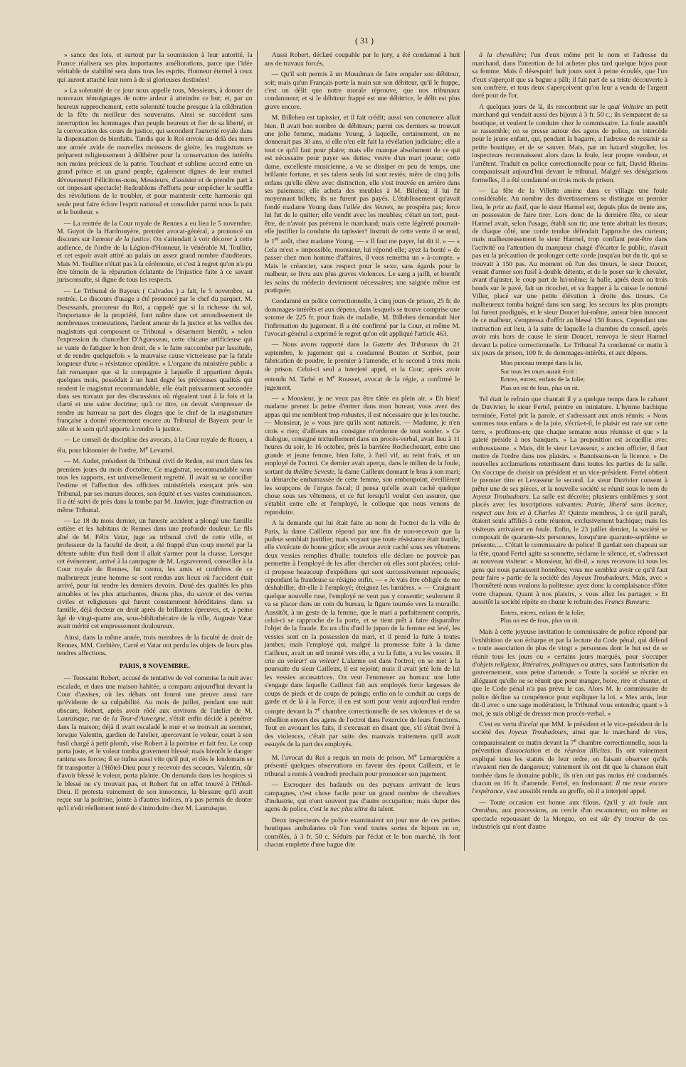( 31 )
» sance des lois, et surtout par la soumission à leur autorité, la France réalisera ses plus importantes améliorations, parce que l'idée véritable de stabilité sera dans tous les esprits. Honneur éternel à ceux qui auront attaché leur nom à de si glorieuses destinées!
» La solennité de ce jour nous appelle tous, Messieurs, à donner de nouveaux témoignages de notre ardeur à atteindre ce but; et, par un heureux rapprochement, cette solennité touche presque à la célébration de la fête du meilleur des souverains. Ainsi se succèdent sans interruption les hommages d'un peuple heureux et fier de sa liberté, et la convocation des cours de justice, qui secondent l'autorité royale dans la dispensation de bienfaits. Tandis que le Roi envoie au-delà des mers une armée avide de nouvelles moissons de gloire, les magistrats se préparent religieusement à délibérer pour la conservation des intérêts non moins précieux de la patrie. Touchant et sublime accord entre un grand prince et un grand peuple, également dignes de leur mutuel dévouement! Félicitons-nous, Messieurs, d'assister et de prendre part à cet imposant spectacle! Redoublons d'efforts pour empêcher le souffle des révolutions de le troubler, et pour maintenir cette harmonie qui seule peut faire éclore l'esprit national et consolider parmi nous la paix et le bonheur. »
— La rentrée de la Cour royale de Rennes a eu lieu le 5 novembre. M. Guyot de la Hardrouyère, premier avocat-général, a prononcé un discours sur l'amour de la justice. On s'attendait à voir décorer à cette audience, de l'ordre de la Légion-d'Honneur, le vénérable M. Toullier, et cet espoir avait attiré au palais un assez grand nombre d'auditeurs. Mais M. Toullier n'était pas à la cérémonie, et c'est à regret qu'on n'a pu être témoin de la réparation éclatante de l'injustice faite à ce savant jurisconsulte, si digne de tous les respects.
— Le Tribunal de Bayeux ( Calvados ) a fait, le 5 novembre, sa rentrée. Le discours d'usage a été prononcé par le chef du parquet. M. Desessards, procureur du Roi, a rappelé que si la richesse du sol, l'importance de la propriété, font naître dans cet arrondissement de nombreuses contestations, l'ardent amour de la justice et les veilles des magistrats qui composent ce Tribunal « désarment bientôt, » selon l'expression du chancelier D'Aguesseau, cette chicane artificieuse qui se vante de fatiguer le bon droit, de » le faire succomber par lassitude, et de rendre quelquefois » la mauvaise cause victorieuse par la fatale longueur d'une » résistance opiniâtre. » L'organe du ministère public a fait remarquer que si la compagnie à laquelle il appartient depuis quelques mois, possédait à un haut degré les précieuses qualités qui rendent le magistrat recommandable, elle était puissamment secondée dans ses travaux par des discussions où régnaient tout à la fois et la clarté et une saine doctrine; qu'à ce titre, on devait s'empresser de rendre au barreau sa part des éloges que le chef de la magistrature française a donné récemment encore au Tribunal de Bayeux pour le zèle et le soin qu'il apporte à rendre la justice.
— Le conseil de discipline des avocats, à la Cour royale de Rouen, a élu, pour bâtonnier de l'ordre, M<sup>e</sup> Levartel.
— M. Audet, président du Tribunal civil de Redon, est mort dans les premiers jours du mois d'octobre. Ce magistrat, recommandable sous tous les rapports, est universellement regretté. Il avait su se concilier l'estime et l'affection des officiers ministériels exerçant près son Tribunal, par ses mœurs douces, son équité et ses vastes connaissances. Il a été suivi de près dans la tombe par M. Janvier, juge d'instruction au même Tribunal.
— Le 18 du mois dernier, un funeste accident a plongé une famille entière et les habitans de Rennes dans une profonde douleur. Le fils aîné de M. Félix Vatar, juge au tribunal civil de cette ville, et professeur de la faculté de droit, a été frappé d'un coup mortel par la détente subite d'un fusil dont il allait s'armer pour la chasse. Lorsque cet événement, arrivé à la campagne de M. Legraverend, conseiller à la Cour royale de Rennes, fut connu, les amis et confrères de ce malheureux jeune homme se sont rendus aux lieux où l'accident était arrivé, pour lui rendre les derniers devoirs. Doué des qualités les plus aimables et les plus attachantes, disons plus, du savoir et des vertus civiles et religieuses qui furent constamment héréditaires dans sa famille, déjà docteur en droit après de brillantes épreuves, et, à peine âgé de vingt-quatre ans, sous-bibliothécaire de la ville, Auguste Vatar avait mérité cet empressement douloureux.
Ainsi, dans la même année, trois membres de la faculté de droit de Rennes, MM. Corbière, Carré et Vatar ont perdu les objets de leurs plus tendres affections.
PARIS, 8 NOVEMBRE.
— Toussaint Robert, accusé de tentative de vol commise la nuit avec escalade, et dans une maison habitée, a comparu aujourd'hui devant la Cour d'assises, où les débats ont fourni une preuve aussi rare qu'évidente de sa culpabilité. Au mois de juillet, pendant une nuit obscure, Robert, après avoir rôdé aux environs de l'atelier de M. Lauruisque, rue de la Tour-d'Auvergne, s'était enfin décidé à pénétrer dans la maison; déjà il avait escaladé le mur et se trouvait au sommet, lorsque Valentin, gardien de l'atelier, apercevant le voleur, court à son fusil chargé à petit plomb, vise Robert à la poitrine et fait feu. Le coup porta juste, et le voleur tomba gravement blessé; mais bientôt le danger ranima ses forces; il se traîna aussi vite qu'il put, et dès le lendemain se fit transporter à l'Hôtel-Dieu pour y recevoir des secours. Valentin, sûr d'avoir blessé le voleur, porta plainte. On demanda dans les hospices si le blessé ne s'y trouvait pas, et Robert fut en effet trouvé à l'Hôtel-Dieu. Il protesta vainement de son innocence, la blessure qu'il avait reçue sur la poitrine, jointe à d'autres indices, n'a pas permis de douter qu'il n'eût réellement tenté de s'introduire chez M. Lauruisque.
Aussi Robert, déclaré coupable par le jury, a été condamné à huit ans de travaux forcés.
— Qu'il soit permis à un Musulman de faire empaler son débiteur, soit; mais qu'un Français porte la main sur son débiteur, qu'il le frappe, c'est un délit que notre morale réprouve, que nos tribunaux condamnent; et si le débiteur frappé est une débitrice, le délit est plus grave encore.
M. Billeheu est tapissier, et il fait crédit; aussi son commerce allait bien. Il avait bon nombre de débiteurs; parmi ces derniers se trouvait une jolie femme, madame Young, à laquelle, certainement, on ne donnerait pas 30 ans, si elle n'en eût fait la révélation judiciaire; elle a tout ce qu'il faut pour plaire; mais elle manque absolument de ce qui est nécessaire pour payer ses dettes; veuve d'un mari joueur, cette dame, excellente musicienne, a vu se dissiper en peu de temps, une brillante fortune, et ses talens seuls lui sont restés; mère de cinq jolis enfans qu'elle élève avec distinction, elle s'est trouvée en arrière dans ses paiemens; elle acheta des meubles à M. Bileheu; il lui fit moyennant billets; ils ne furent pas payés. L'établissement qu'avait fondé madame Young dans l'allée des Veuves, ne prospéra pas; force lui fut de le quitter; elle vendit avec les meubles; c'était un tort, peut-être, de n'avoir pas prévenu le marchand; mais cette légèreté pourrait-elle justifier la conduite du tapissier? Instruit de cette vente il se rend, le 1<sup>er</sup> août, chez madame Young. — « Il faut me payer, lui dit il. » — « Cela m'est » impossible, monsieur, lui répond-elle; ayez la bonté » de passer chez mon homme d'affaires, il vous remettra un » à-compte. » Mais le créancier, sans respect pour le sexe, sans égards pour le malheur, se livra aux plus graves violences. Le sang a jailli, et bientôt les soins du médecin deviennent nécessaires; une saignée même est pratiquée.
Condamné en police correctionnelle, à cinq jours de prison, 25 fr. de dommages-intérêts et aux dépens, dans lesquels se trouve comprise une somme de 225 fr. pour frais de maladie, M. Billeheu demandait hier l'infirmation du jugement. Il a été confirmé par la Cour, et même M. l'avocat-général a exprimé le regret qu'on eût appliqué l'article 463.
— Nous avons rapporté dans la Gazette des Tribunaux du 21 septembre, le jugement qui a condamné Bouton et Scribot, pour fabrication de poudre, le premier à l'amende, et le second à trois mois de prison. Celui-ci seul a interjeté appel, et la Cour, après avoir entendu M. Tarbé et M<sup>e</sup> Rousset, avocat de la régie, a confirmé le jugement.
— « Monsieur, je ne veux pas être tâtée en plein air. » Eh bien! madame prenez la peine d'entrer dans mon bureau; vous avez des appas qui me semblent trop robustes, il est nécessaire que je les touche. — Monsieur, je » vous jure qu'ils sont naturels. — Madame, je n'en crois « rien; d'ailleurs ma consigne m'ordonne de tout sonder. » Ce dialogue, consigné textuellement dans un procès-verbal, avait lieu à 11 heures du soir, le 16 octobre, près la barrière Rochechouart, entre une grande et jeune femme, bien faite, à l'œil vif, au teint frais, et un employé de l'octroi. Ce dernier avait aperçu, dans le milieu de la foule, sortant du théâtre Seveste, la dame Cailleux donnant le bras à son mari; la démarche embarrassée de cette femme, son embonpoint, éveillèrent les soupçons de l'argus fiscal; il pensa qu'elle avait caché quelque chose sous ses vêtemens, et ce fut lorsqu'il voulut s'en assurer, que s'établit entre elle et l'employé, le colloque que nous venons de reproduire.
A la demande qui lui était faite au nom de l'octroi de la ville de Paris, la dame Cailleux répond par une fin de non-recevoir que la pudeur semblait justifier; mais voyant que toute résistance était inutile, elle s'exécute de bonne grâce; elle avoue avoir caché sous ses vêtemens deux vessies remplies d'huile; toutefois elle déclare ne pouvoir pas permettre à l'employé de les aller chercher où elles sont placées; celui-ci propose beaucoup d'expédiens qui sont successivement repoussés; cependant la fraudeuse se résigne enfin. — « Je vais être obligée de me déshabiller, dit-elle à l'employé; éteignez les lumières. » — Craignant quelque nouvelle ruse, l'employé ne veut pas y consentir; seulement il va se placer dans un coin du bureau, la figure tournée vers la muraille. Aussitôt, à un geste de la femme, que le mari a parfaitement compris, celui-ci se rapproche de la porte, et se tient prêt à faire disparaître l'objet de la fraude. En un clin d'œil le jupon de la femme est levé, les vessies sont en la possession du mari, et il prend la fuite à toutes jambes; mais l'employé qui, malgré la promesse faite à la dame Cailleux, avait un œil tourné vers elle, a vu la fuite, a vu les vessies. Il crie au voleur! au voleur! L'alarme est dans l'octroi; on se met à la poursuite du sieur Cailleux, il est rejoint; mais il avait jeté loin de lui les vessies accusatrices. On veut l'emmener au bureau: une lutte s'engage dans laquelle Cailleux fait aux employés force largesses de coups de pieds et de coups de poings; enfin on le conduit au corps de garde et de là à la Force; il en est sorti pour venir aujourd'hui rendre compte devant la 7<sup>e</sup> chambre correctionnelle de ses violences et de sa rébellion envers des agens de l'octroi dans l'exercice de leurs fonctions. Tout en avouant les faits, il s'excusait en disant que, s'il s'était livré à des violences, c'était par suite des mauvais traitemens qu'il avait essuyés de la part des employés.
M. l'avocat du Roi a requis un mois de prison. M<sup>e</sup> Lemarquière a présenté quelques observations en faveur des époux Cailleux, et le tribunal a remis à vendredi prochain pour prononcer son jugement.
— Escroquer des badauds ou des paysans arrivant de leurs campagnes, c'est chose facile pour un grand nombre de chevaliers d'industrie, qui n'ont souvent pas d'autre occupation; mais duper des agens de police, c'est le nec plus ultra du talent.
Deux inspecteurs de police examinaient un jour une de ces petites boutiques ambulantes où l'on vend toutes sortes de bijoux en or, contrôlés, à 3 fr. 50 c. Séduits par l'éclat et le bon marché, ils font chacun emplette d'une bague dite
à la chevalière; l'un d'eux même prit le nom et l'adresse du marchand, dans l'intention de lui acheter plus tard quelque bijou pour sa femme. Mais ô désespoir! huit jours sont à peine écoulés, que l'un d'eux s'aperçoit que sa bague a pâli; il fait part de sa triste découverte à son confrère, et tous deux s'aperçoivent qu'on leur a vendu de l'argent doré pour de l'or.
A quelques jours de là, ils rencontrent sur le quai Voltaire un petit marchand qui vendait aussi des bijoux à 3 fr. 50 c.; ils s'emparent de sa boutique, et veulent le conduire chez le commissaire. La foule aussitôt se rassemble; on se presse autour des agens de police, on intercède pour le jeune enfant, qui, pendant la bagarre, a l'adresse de ressaisir sa petite boutique, et de se sauver. Mais, par un hazard singulier, les inspecteurs reconnaissent alors dans la foule, leur propre vendeur, et l'arrêtent. Traduit en police correctionnelle pour ce fait, David Rheins comparaissait aujourd'hui devant le tribunal. Malgré ses dénégations formelles, il a été condamné en trois mois de prison.
— La fête de la Villette amène dans ce village une foule considérable. Au nombre des divertissemens se distingue en premier lieu, le prix au fusil, que le sieur Harmel est, depuis plus de trente ans, en possession de faire tirer. Lors donc de la dernière fête, ce sieur Harmel avait, selon l'usage, établi son tir; une tente abritait les tireurs; de chaque côté, une corde tendue défendait l'approche des curieux; mais malheureusement le sieur Harmel, trop confiant peut-être dans l'activité ou l'attention du marqueur chargé d'écarter le public, n'avait pas eu la précaution de prolonger cette corde jusqu'au but du tir, qui se trouvait à 150 pas. Au moment où l'un des tireurs, le sieur Doucet, venait d'armer son fusil à double détente, et de le poser sur le chevalet, avant d'ajuster, le coup part de lui-même; la balle, après deux ou trois bonds sur le pavé, fait un ricochet, et va frapper à la cuisse le nommé Viller, placé sur une petite élévation à droite des tireurs. Ce malheureux tomba baigné dans son sang; les secours les plus prompts lui furent prodigués, et le sieur Doucet lui-même, auteur bien innocent de ce malheur, s'empressa d'offrir au blessé 150 francs. Cependant une instruction eut lieu, à la suite de laquelle la chambre du conseil, après avoir mis hors de cause le sieur Doucet, renvoya le sieur Harmel devant la police correctionnelle. Le Tribunal l'a condamné ce matin à six jours de prison, 100 fr. de dommages-intérêts, et aux dépens.
Mon pinceau trempé dans la lie,
Sur tous les murs aurait écrit :
Entrez, entrez, enfans de la folie;
Plus on est de fous, plus on rit.
Tel était le refrain que chantait il y a quelque temps dans le cabaret de Duvivier, le sieur Fertel, peintre en miniature. L'hymne bachique terminée, Fertel prit la parole, et s'adressant aux amis réunis: « Nous sommes tous enfans » de la joie, s'écria-t-il, le plaisir est rare sur cette terre, » profitons-en; que chaque semaine nous réunisse et que » la gaieté préside à nos banquets. » La proposition est accueillie avec enthousiasme. « Mais, dit le sieur Levasseur, » ancien officier, il faut mettre de l'ordre dans nos plaisirs. » Bannissons-en la licence. » De nouvelles acclamations retentissent dans toutes les parties de la salle. On s'occupe de choisir un président et un vice-président. Fertel obtient le premier titre et Levasseur le second. Le sieur Duvivier consent à prêter une de ses pièces, et la nouvelle société se réunit sous le nom de Joyeux Troubadours. La salle est décorée; plusieurs emblêmes y sont placés avec les inscriptions suivantes: Patrie, liberté sans licence, respect aux lois et à Charles X! Quinze membres, à ce qu'il paraît, étaient seuls affiliés à cette réunion, exclusivement bachique; mais les visiteurs arrivaient en foule. Enfin, le 23 juillet dernier, la société se composait de quarante-six personnes, lorsqu'une quarante-septième se présente..... C'était le commissaire de police! Il gardait son chapeau sur la tête, quand Fertel agite sa sonnette, réclame le silence, et, s'adressant au nouveau visiteur: « Monsieur, lui dit-il, » nous recevons ici tous les gens qui nous paraissent honnêtes; vous me semblez avoir ce qu'il faut pour faire » partie de la société des Joyeux Troubadours. Mais, avec » l'honnêteté nous voulons la politesse: ayez donc la complaisance d'ôter votre chapeau. Quant à nos plaisirs, » vous allez les partager. » Et aussitôt la société répète en chœur le refrain des Francs Buveurs:
Entrez, entrez, enfans de la folie;
Plus on est de fous, plus on rit.
Mais à cette joyeuse invitation le commissaire de police répond par l'exhibition de son écharpe et par la lecture du Code pénal, qui défend « toute association de plus de vingt » personnes dont le but est de se réunir tous les jours ou » certains jours marqués, pour s'occuper d'objets religieux, littéraires, politiques ou autres, sans l'autorisation du gouvernement, sous peine d'amende. » Toute la société se récrier en alléguant qu'elle ne se réunit que pour manger, boire, rire et chanter, et que le Code pénal n'a pas prévu le cas. Alors M. le commissaire de police décline sa compétence pour expliquer la loi. « Mes amis, leur dit-il avec » une sage modération, le Tribunal vous entendra; quant » à moi, je suis obligé de dresser mon procès-verbal. »
C'est en vertu d'icelui que MM. le président et le vice-président de la société des Joyeux Troubadours, ainsi que le marchand de vins, comparaissaient ce matin devant la 7<sup>e</sup> chambre correctionnelle, sous la prévention d'association et de réunion illicites. Ils ont vainement expliqué tous les statuts de leur ordre, en faisant observer qu'ils n'avaient rien de dangereux; vainement ils ont dit que la chanson était tombée dans le domaine public, ils n'en ont pas moins été condamnés chacun en 16 fr. d'amende. Fertel, en fredonnant: Il me reste encore l'espérance, s'est aussitôt rendu au greffe, où il a interjeté appel.
— Toute occasion est bonne aux filous. Qu'il y ait foule aux Omnibus, aux processions, au cercle d'un escamoteur, ou même au spectacle repoussant de la Morgue, on est sûr d'y trouver de ces industriels qui n'ont d'autre